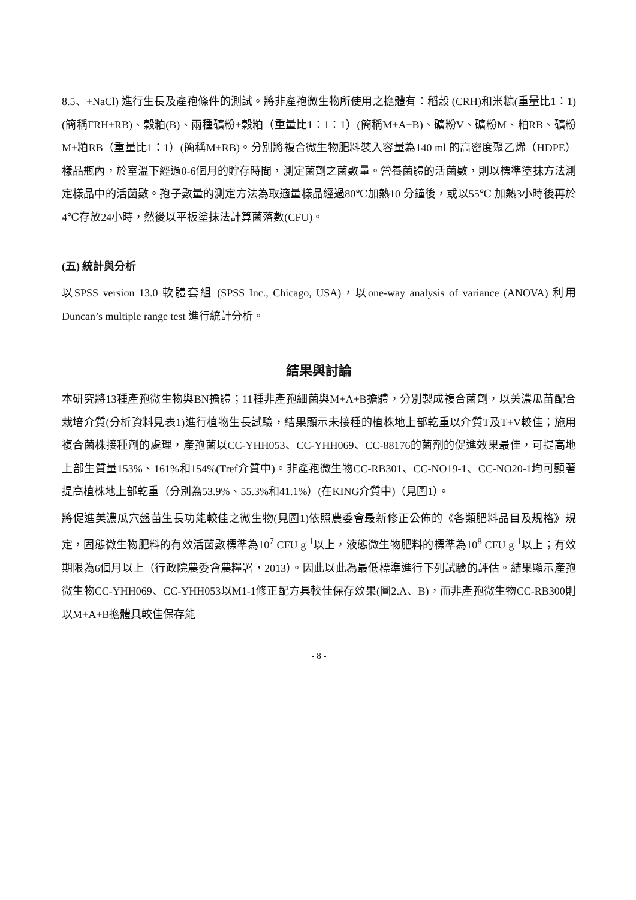8.5、+NaCl) 進行生長及產孢條件的測試。將非產孢微生物所使用之擔體有：稻殼 (CRH)和米糠(重量比1：1)(簡稱FRH+RB)、穀粕(B)、兩種礦粉+穀粕（重量比1：1：1）(簡稱M+A+B)、礦粉V、礦粉M、粕RB、礦粉M+粕RB（重量比1：1）(簡稱M+RB)。分別將複合微生物肥料裝入容量為140 ml 的高密度聚乙烯（HDPE）樣品瓶內，於室溫下經過0-6個月的貯存時間，測定菌劑之菌數量。營養菌體的活菌數，則以標準塗抹方法測定樣品中的活菌數。孢子數量的測定方法為取適量樣品經過80℃加熱10 分鐘後，或以55℃ 加熱3小時後再於4℃存放24小時，然後以平板塗抹法計算菌落數(CFU)。
(五) 統計與分析
以SPSS version 13.0 軟體套組 (SPSS Inc., Chicago, USA)，以one-way analysis of variance (ANOVA) 利用Duncan’s multiple range test 進行統計分析。
結果與討論
本研究將13種產孢微生物與BN擔體；11種非產孢細菌與M+A+B擔體，分別製成複合菌劑，以美濃瓜苗配合栽培介質(分析資料見表1)進行植物生長試驗，結果顯示未接種的植株地上部乾重以介質T及T+V較佳；施用複合菌株接種劑的處理，產孢菌以CC-YHH053、CC-YHH069、CC-88176的菌劑的促進效果最佳，可提高地上部生質量153%、161%和154%(Tref介質中)。非產孢微生物CC-RB301、CC-NO19-1、CC-NO20-1均可顯著提高植株地上部乾重（分別為53.9%、55.3%和41.1%）(在KING介質中)（見圖1）。
將促進美濃瓜穴盤苗生長功能較佳之微生物(見圖1)依照農委會最新修正公佈的《各類肥料品目及規格》規定，固態微生物肥料的有效活菌數標準為10<sup>7</sup> CFU g<sup>-1</sup>以上，液態微生物肥料的標準為10<sup>8</sup> CFU g<sup>-1</sup>以上；有效期限為6個月以上（行政院農委會農糧署，2013）。因此以此為最低標準進行下列試驗的評估。結果顯示產孢微生物CC-YHH069、CC-YHH053以M1-1修正配方具較佳保存效果(圖2.A、B)，而非產孢微生物CC-RB300則以M+A+B擔體具較佳保存能
- 8 -